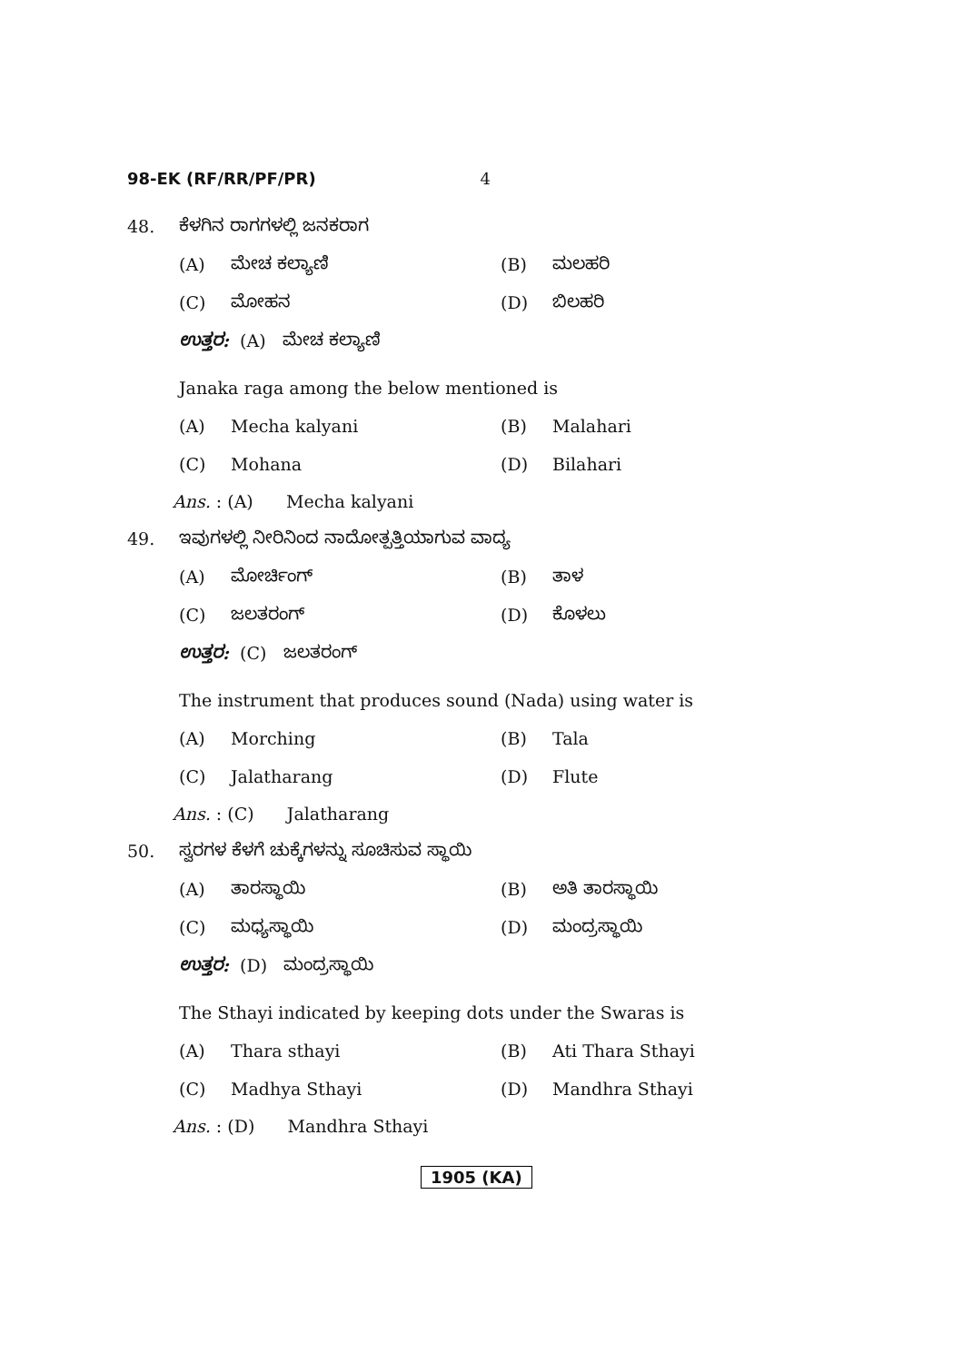98-EK (RF/RR/PF/PR) 4
48. ಕೆಳಗಿನ ರಾಗಗಳಲ್ಲಿ ಜನಕರಾಗ
(A) ಮೇಚ ಕಲ್ಯಾಣಿ (B) ಮಲಹರಿ
(C) ಮೋಹನ (D) ಬಿಲಹರಿ
ಉತ್ತರ: (A) ಮೇಚ ಕಲ್ಯಾಣಿ
Janaka raga among the below mentioned is
(A) Mecha kalyani (B) Malahari
(C) Mohana (D) Bilahari
Ans. : (A) Mecha kalyani
49. ಇವುಗಳಲ್ಲಿ ನೀರಿನಿಂದ ನಾದೋತ್ಪತ್ತಿಯಾಗುವ ವಾದ್ಯ
(A) ಮೋರ್ಚಿಂಗ್ (B) ತಾಳ
(C) ಜಲತರಂಗ್ (D) ಕೊಳಲು
ಉತ್ತರ: (C) ಜಲತರಂಗ್
The instrument that produces sound (Nada) using water is
(A) Morching (B) Tala
(C) Jalatharang (D) Flute
Ans. : (C) Jalatharang
50. ಸ್ವರಗಳ ಕೆಳಗೆ ಚುಕ್ಕೆಗಳನ್ನು ಸೂಚಿಸುವ ಸ್ಥಾಯಿ
(A) ತಾರಸ್ಥಾಯಿ (B) ಅತಿ ತಾರಸ್ಥಾಯಿ
(C) ಮಧ್ಯಸ್ಥಾಯಿ (D) ಮಂದ್ರಸ್ಥಾಯಿ
ಉತ್ತರ: (D) ಮಂದ್ರಸ್ಥಾಯಿ
The Sthayi indicated by keeping dots under the Swaras is
(A) Thara sthayi (B) Ati Thara Sthayi
(C) Madhya Sthayi (D) Mandhra Sthayi
Ans. : (D) Mandhra Sthayi
1905 (KA)